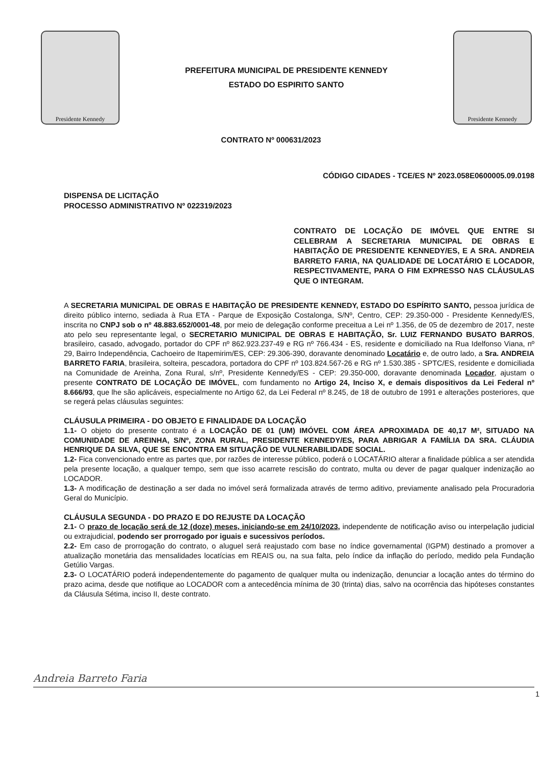Presidente Kennedy
PREFEITURA MUNICIPAL DE PRESIDENTE KENNEDY
ESTADO DO ESPIRITO SANTO
Presidente Kennedy
CONTRATO Nº 000631/2023
CÓDIGO CIDADES - TCE/ES Nº 2023.058E0600005.09.0198
DISPENSA DE LICITAÇÃO
PROCESSO ADMINISTRATIVO Nº 022319/2023
CONTRATO DE LOCAÇÃO DE IMÓVEL QUE ENTRE SI CELEBRAM A SECRETARIA MUNICIPAL DE OBRAS E HABITAÇÃO DE PRESIDENTE KENNEDY/ES, E A SRA. ANDREIA BARRETO FARIA, NA QUALIDADE DE LOCATÁRIO E LOCADOR, RESPECTIVAMENTE, PARA O FIM EXPRESSO NAS CLÁUSULAS QUE O INTEGRAM.
A SECRETARIA MUNICIPAL DE OBRAS E HABITAÇÃO DE PRESIDENTE KENNEDY, ESTADO DO ESPÍRITO SANTO, pessoa jurídica de direito público interno, sediada à Rua ETA - Parque de Exposição Costalonga, S/Nº, Centro, CEP: 29.350-000 - Presidente Kennedy/ES, inscrita no CNPJ sob o nº 48.883.652/0001-48, por meio de delegação conforme preceitua a Lei nº 1.356, de 05 de dezembro de 2017, neste ato pelo seu representante legal, o SECRETARIO MUNICIPAL DE OBRAS E HABITAÇÃO, Sr. LUIZ FERNANDO BUSATO BARROS, brasileiro, casado, advogado, portador do CPF nº 862.923.237-49 e RG nº 766.434 - ES, residente e domiciliado na Rua Idelfonso Viana, nº 29, Bairro Independência, Cachoeiro de Itapemirim/ES, CEP: 29.306-390, doravante denominado Locatário e, de outro lado, a Sra. ANDREIA BARRETO FARIA, brasileira, solteira, pescadora, portadora do CPF nº 103.824.567-26 e RG nº 1.530.385 - SPTC/ES, residente e domiciliada na Comunidade de Areinha, Zona Rural, s/nº, Presidente Kennedy/ES - CEP: 29.350-000, doravante denominada Locador, ajustam o presente CONTRATO DE LOCAÇÃO DE IMÓVEL, com fundamento no Artigo 24, Inciso X, e demais dispositivos da Lei Federal nº 8.666/93, que lhe são aplicáveis, especialmente no Artigo 62, da Lei Federal nº 8.245, de 18 de outubro de 1991 e alterações posteriores, que se regerá pelas cláusulas seguintes:
CLÁUSULA PRIMEIRA - DO OBJETO E FINALIDADE DA LOCAÇÃO
1.1- O objeto do presente contrato é a LOCAÇÃO DE 01 (UM) IMÓVEL COM ÁREA APROXIMADA DE 40,17 M², SITUADO NA COMUNIDADE DE AREINHA, S/Nº, ZONA RURAL, PRESIDENTE KENNEDY/ES, PARA ABRIGAR A FAMÍLIA DA SRA. CLÁUDIA HENRIQUE DA SILVA, QUE SE ENCONTRA EM SITUAÇÃO DE VULNERABILIDADE SOCIAL.
1.2- Fica convencionado entre as partes que, por razões de interesse público, poderá o LOCATÁRIO alterar a finalidade pública a ser atendida pela presente locação, a qualquer tempo, sem que isso acarrete rescisão do contrato, multa ou dever de pagar qualquer indenização ao LOCADOR.
1.3- A modificação de destinação a ser dada no imóvel será formalizada através de termo aditivo, previamente analisado pela Procuradoria Geral do Município.
CLÁUSULA SEGUNDA - DO PRAZO E DO REJUSTE DA LOCAÇÃO
2.1- O prazo de locação será de 12 (doze) meses, iniciando-se em 24/10/2023, independente de notificação aviso ou interpelação judicial ou extrajudicial, podendo ser prorrogado por iguais e sucessivos períodos.
2.2- Em caso de prorrogação do contrato, o aluguel será reajustado com base no índice governamental (IGPM) destinado a promover a atualização monetária das mensalidades locatícias em REAIS ou, na sua falta, pelo índice da inflação do período, medido pela Fundação Getúlio Vargas.
2.3- O LOCATÁRIO poderá independentemente do pagamento de qualquer multa ou indenização, denunciar a locação antes do término do prazo acima, desde que notifique ao LOCADOR com a antecedência mínima de 30 (trinta) dias, salvo na ocorrência das hipóteses constantes da Cláusula Sétima, inciso II, deste contrato.
Andreia Barreto Faria
1